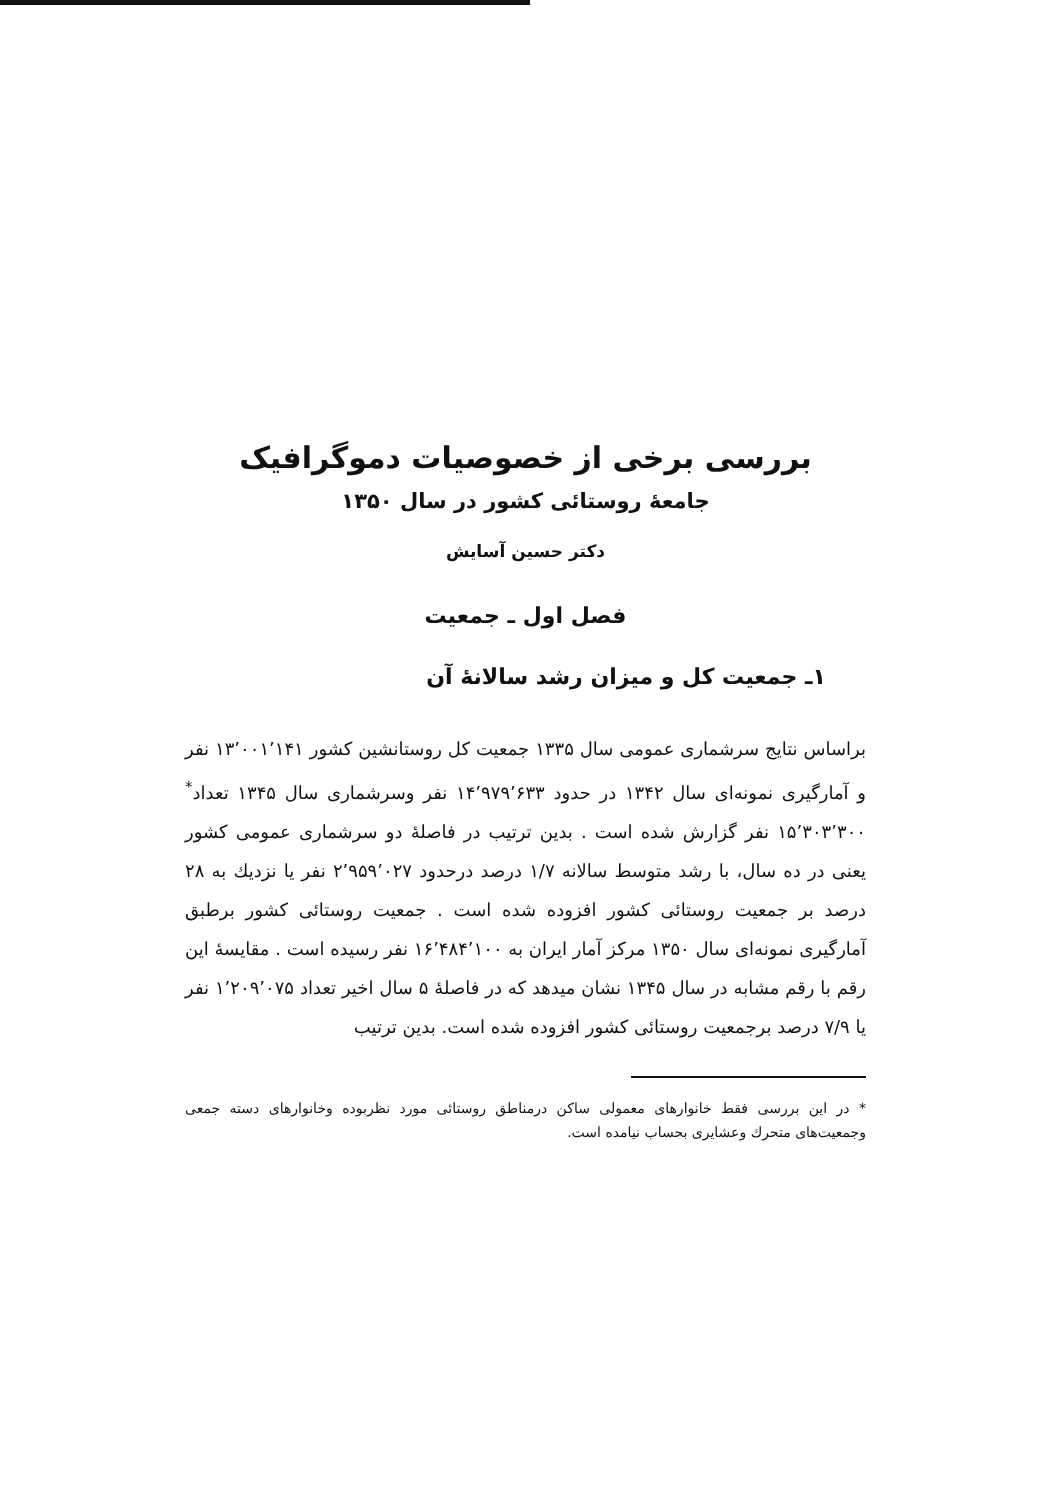بررسی برخی از خصوصیات دموگرافیک
جامعهٔ روستائی کشور در سال ۱۳۵۰
دکتر حسین آسایش
فصل اول ـ جمعیت
۱ـ جمعیت کل و میزان رشد سالانهٔ آن
براساس نتایج سرشماری عمومی سال ۱۳۳۵ جمعیت کل روستانشین کشور ۱۳٬۰۰۱٬۱۴۱ نفر و آمارگیری نمونه‌ای سال ۱۳۴۲ در حدود ۱۴٬۹۷۹٬۶۳۳ نفر وسرشماری سال ۱۳۴۵ تعداد<sup>*</sup> ۱۵٬۳۰۳٬۳۰۰ نفر گزارش شده است . بدین ترتیب در فاصلهٔ دو سرشماری عمومی کشور یعنی در ده سال، با رشد متوسط سالانه ۱/۷ درصد درحدود ۲٬۹۵۹٬۰۲۷ نفر یا نزدیك به ۲۸ درصد بر جمعیت روستائی کشور افزوده شده است . جمعیت روستائی کشور برطبق آمارگیری نمونه‌ای سال ۱۳۵۰ مرکز آمار ایران به ۱۶٬۴۸۴٬۱۰۰ نفر رسیده است . مقایسهٔ این رقم با رقم مشابه در سال ۱۳۴۵ نشان میدهد که در فاصلهٔ ۵ سال اخیر تعداد ۱٬۲۰۹٬۰۷۵ نفر یا ۷/۹ درصد برجمعیت روستائی کشور افزوده شده است. بدین ترتیب
* در این بررسی فقط خانوارهای معمولی ساکن درمناطق روستائی مورد نظربوده وخانوارهای دسته جمعی وجمعیت‌های متحرك وعشایری بحساب نیامده است.